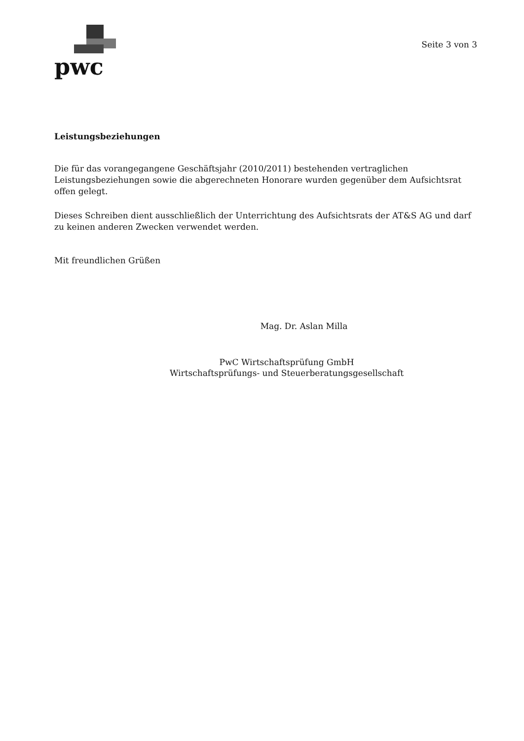pwc
Seite 3 von 3
Leistungsbeziehungen
Die für das vorangegangene Geschäftsjahr (2010/2011) bestehenden vertraglichen Leistungsbeziehungen sowie die abgerechneten Honorare wurden gegenüber dem Aufsichtsrat offen gelegt.
Dieses Schreiben dient ausschließlich der Unterrichtung des Aufsichtsrats der AT&S AG und darf zu keinen anderen Zwecken verwendet werden.
Mit freundlichen Grüßen
Mag. Dr. Aslan Milla
PwC Wirtschaftsprüfung GmbH
Wirtschaftsprüfungs- und Steuerberatungsgesellschaft